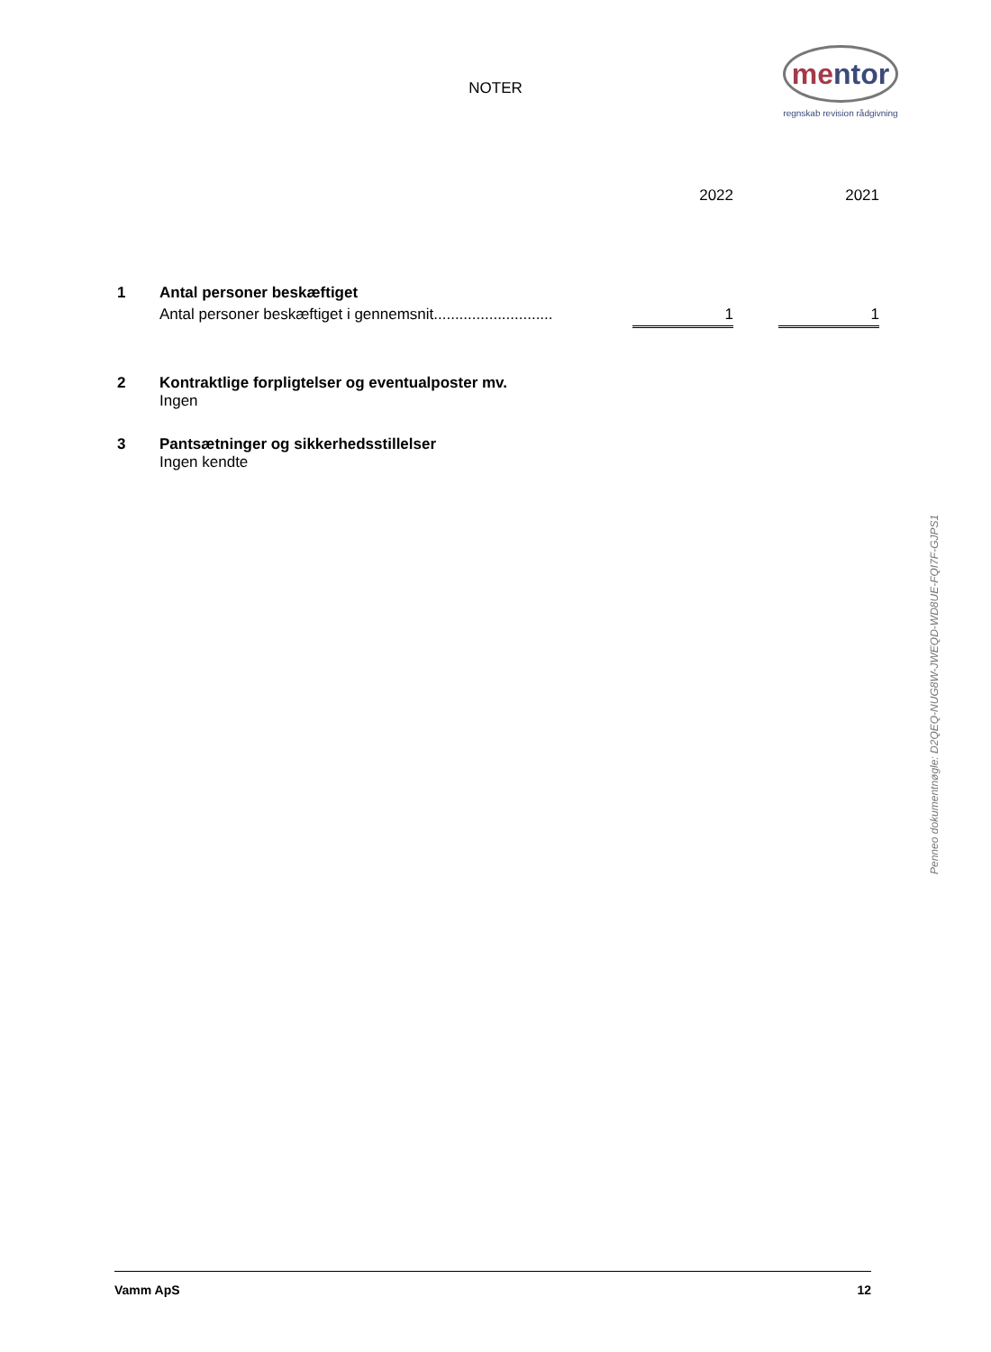NOTER
mentor
regnskab revision rådgivning
| | | 2022 | | 2021 |
| 1 | Antal personer beskæftiget | | | |
| | Antal personer beskæftiget i gennemsnit............................ | 1 | | 1 |
| 2 | Kontraktlige forpligtelser og eventualposter mv. Ingen | | | |
| 3 | Pantsætninger og sikkerhedsstillelser Ingen kendte | | | |
Penneo dokumentnøgle: D2QEQ-NUG8W-JWEQD-WD8UE-FQI7F-GJPS1
Vamm ApS 12